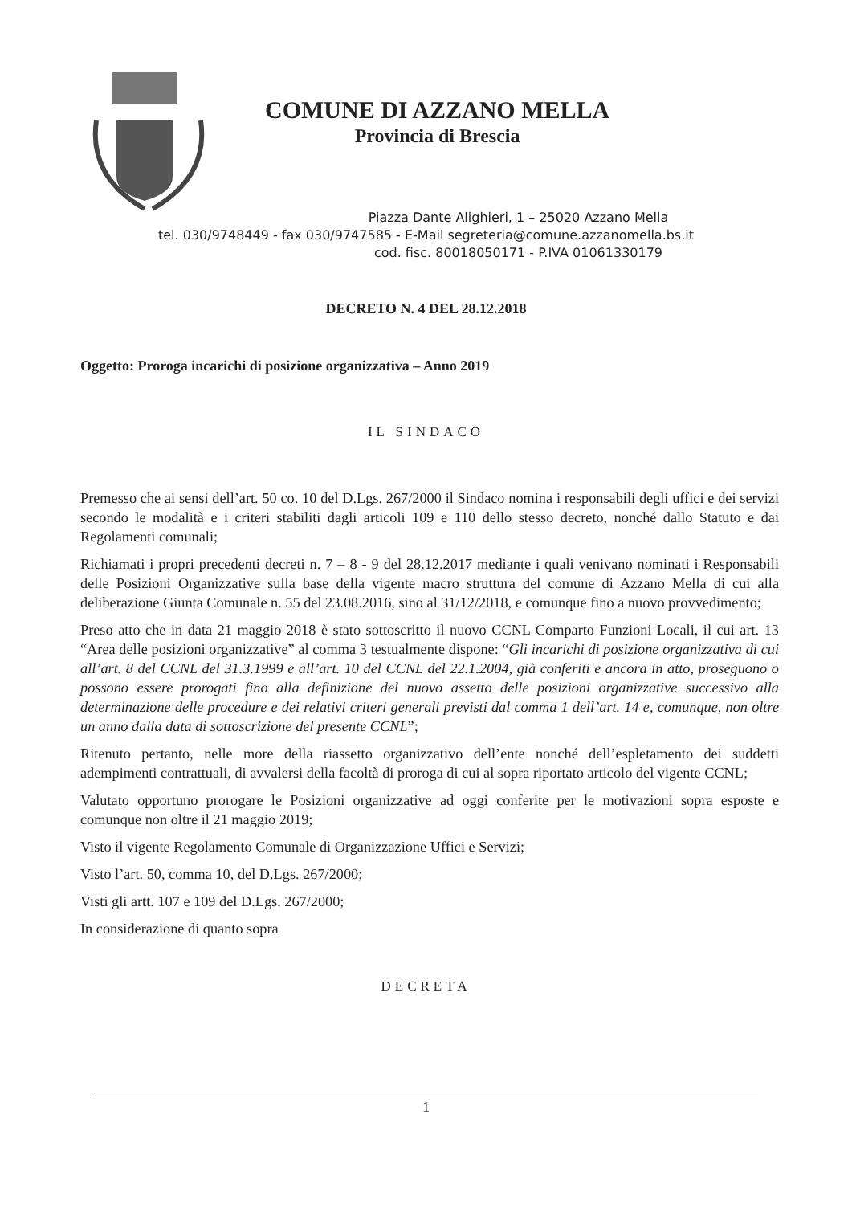COMUNE DI AZZANO MELLA
Provincia di Brescia
Piazza Dante Alighieri, 1 – 25020 Azzano Mella
tel. 030/9748449 - fax 030/9747585 - E-Mail segreteria@comune.azzanomella.bs.it
cod. fisc. 80018050171 - P.IVA 01061330179
DECRETO N. 4 DEL 28.12.2018
Oggetto: Proroga incarichi di posizione organizzativa – Anno 2019
IL SINDACO
Premesso che ai sensi dell’art. 50 co. 10 del D.Lgs. 267/2000 il Sindaco nomina i responsabili degli uffici e dei servizi secondo le modalità e i criteri stabiliti dagli articoli 109 e 110 dello stesso decreto, nonché dallo Statuto e dai Regolamenti comunali;
Richiamati i propri precedenti decreti n. 7 – 8 - 9 del 28.12.2017 mediante i quali venivano nominati i Responsabili delle Posizioni Organizzative sulla base della vigente macro struttura del comune di Azzano Mella di cui alla deliberazione Giunta Comunale n. 55 del 23.08.2016, sino al 31/12/2018, e comunque fino a nuovo provvedimento;
Preso atto che in data 21 maggio 2018 è stato sottoscritto il nuovo CCNL Comparto Funzioni Locali, il cui art. 13 “Area delle posizioni organizzative” al comma 3 testualmente dispone: “Gli incarichi di posizione organizzativa di cui all’art. 8 del CCNL del 31.3.1999 e all’art. 10 del CCNL del 22.1.2004, già conferiti e ancora in atto, proseguono o possono essere prorogati fino alla definizione del nuovo assetto delle posizioni organizzative successivo alla determinazione delle procedure e dei relativi criteri generali previsti dal comma 1 dell’art. 14 e, comunque, non oltre un anno dalla data di sottoscrizione del presente CCNL”;
Ritenuto pertanto, nelle more della riassetto organizzativo dell’ente nonché dell’espletamento dei suddetti adempimenti contrattuali, di avvalersi della facoltà di proroga di cui al sopra riportato articolo del vigente CCNL;
Valutato opportuno prorogare le Posizioni organizzative ad oggi conferite per le motivazioni sopra esposte e comunque non oltre il 21 maggio 2019;
Visto il vigente Regolamento Comunale di Organizzazione Uffici e Servizi;
Visto l’art. 50, comma 10, del D.Lgs. 267/2000;
Visti gli artt. 107 e 109 del D.Lgs. 267/2000;
In considerazione di quanto sopra
DECRETA
1